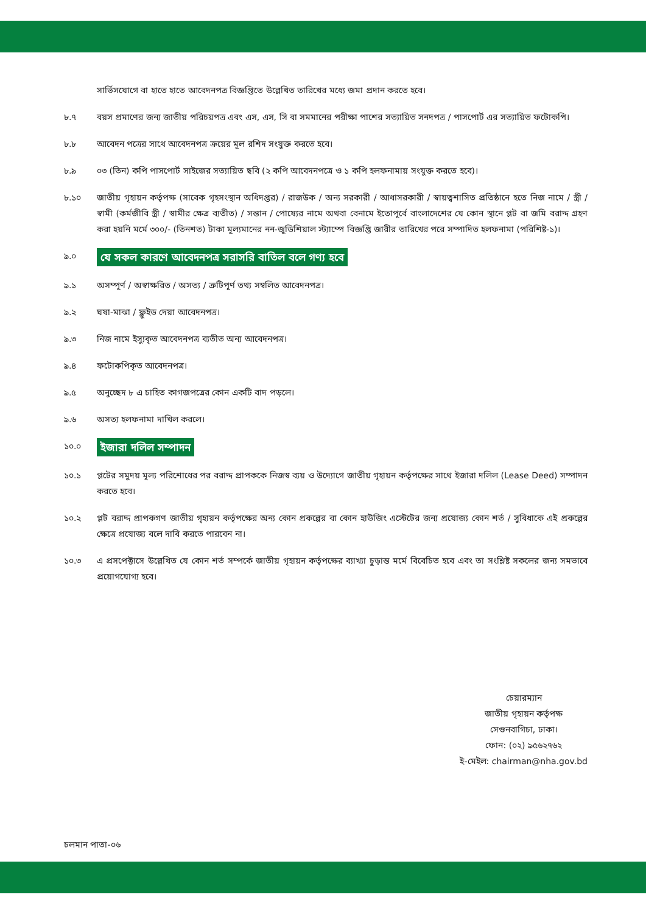সার্ভিসযোগে বা হাতে হাতে আবেদনপত্র বিজ্ঞপ্তিতে উল্লেখিত তারিখের মধ্যে জমা প্রদান করতে হবে।
৮.৭ বয়স প্রমাণের জন্য জাতীয় পরিচয়পত্র এবং এস, এস, সি বা সমমানের পরীক্ষা পাশের সত্যায়িত সনদপত্র / পাসপোর্ট এর সত্যায়িত ফটোকপি।
৮.৮ আবেদন পত্রের সাথে আবেদনপত্র ক্রয়ের মূল রশিদ সংযুক্ত করতে হবে।
৮.৯ ০৩ (তিন) কপি পাসপোর্ট সাইজের সত্যায়িত ছবি (২ কপি আবেদনপত্রে ও ১ কপি হলফনামায় সংযুক্ত করতে হবে)।
৮.১০ জাতীয় গৃহায়ন কর্তৃপক্ষ (সাবেক গৃহসংস্থান অধিদপ্তর) / রাজউক / অন্য সরকারী / আধাসরকারী / স্বায়ত্বশাসিত প্রতিষ্ঠানে হতে নিজ নামে / স্ত্রী / স্বামী (কর্মজীবি স্ত্রী / স্বামীর ক্ষেত্র ব্যতীত) / সন্তান / পোষ্যের নামে অথবা বেনামে ইতোপূর্বে বাংলাদেশের যে কোন স্থানে প্লট বা জমি বরাদ্দ গ্রহণ করা হয়নি মর্মে ৩০০/- (তিনশত) টাকা মূল্যমানের নন-জুডিশিয়াল স্ট্যাম্পে বিজ্ঞপ্তি জারীর তারিখের পরে সম্পাদিত হলফনামা (পরিশিষ্ট-১)।
৯.০
যে সকল কারণে আবেদনপত্র সরাসরি বাতিল বলে গণ্য হবে
৯.১ অসম্পূর্ণ / অস্বাক্ষরিত / অসত্য / ত্রুটিপূর্ণ তথ্য সম্বলিত আবেদনপত্র।
৯.২ ঘষা-মাঝা / ফ্লুইড দেয়া আবেদনপত্র।
৯.৩ নিজ নামে ইস্যুকৃত আবেদনপত্র ব্যতীত অন্য আবেদনপত্র।
৯.৪ ফটোকপিকৃত আবেদনপত্র।
৯.৫ অনুচ্ছেদ ৮ এ চাহিত কাগজপত্রের কোন একটি বাদ পড়লে।
৯.৬ অসত্য হলফনামা দাখিল করলে।
১০.০
ইজারা দলিল সম্পাদন
১০.১ প্লটের সমুদয় মূল্য পরিশোধের পর বরাদ্দ প্রাপককে নিজস্ব ব্যয় ও উদ্যোগে জাতীয় গৃহায়ন কর্তৃপক্ষের সাথে ইজারা দলিল (Lease Deed) সম্পাদন করতে হবে।
১০.২ প্লট বরাদ্দ প্রাপকগণ জাতীয় গৃহায়ন কর্তৃপক্ষের অন্য কোন প্রকল্পের বা কোন হাউজিং এস্টেটের জন্য প্রযোজ্য কোন শর্ত / সুবিধাকে এই প্রকল্পের ক্ষেত্রে প্রযোজ্য বলে দাবি করতে পারবেন না।
১০.৩ এ প্রসপেক্টাসে উল্লেখিত যে কোন শর্ত সম্পর্কে জাতীয় গৃহায়ন কর্তৃপক্ষের ব্যাখ্যা চুড়ান্ত মর্মে বিবেচিত হবে এবং তা সংশ্লিষ্ট সকলের জন্য সমভাবে প্রয়োগযোগ্য হবে।
চেয়ারম্যান
জাতীয় গৃহায়ন কর্তৃপক্ষ
সেগুনবাগিচা, ঢাকা।
ফোন: (০২) ৯৫৬২৭৬২
ই-মেইল: chairman@nha.gov.bd
চলমান পাতা-০৬